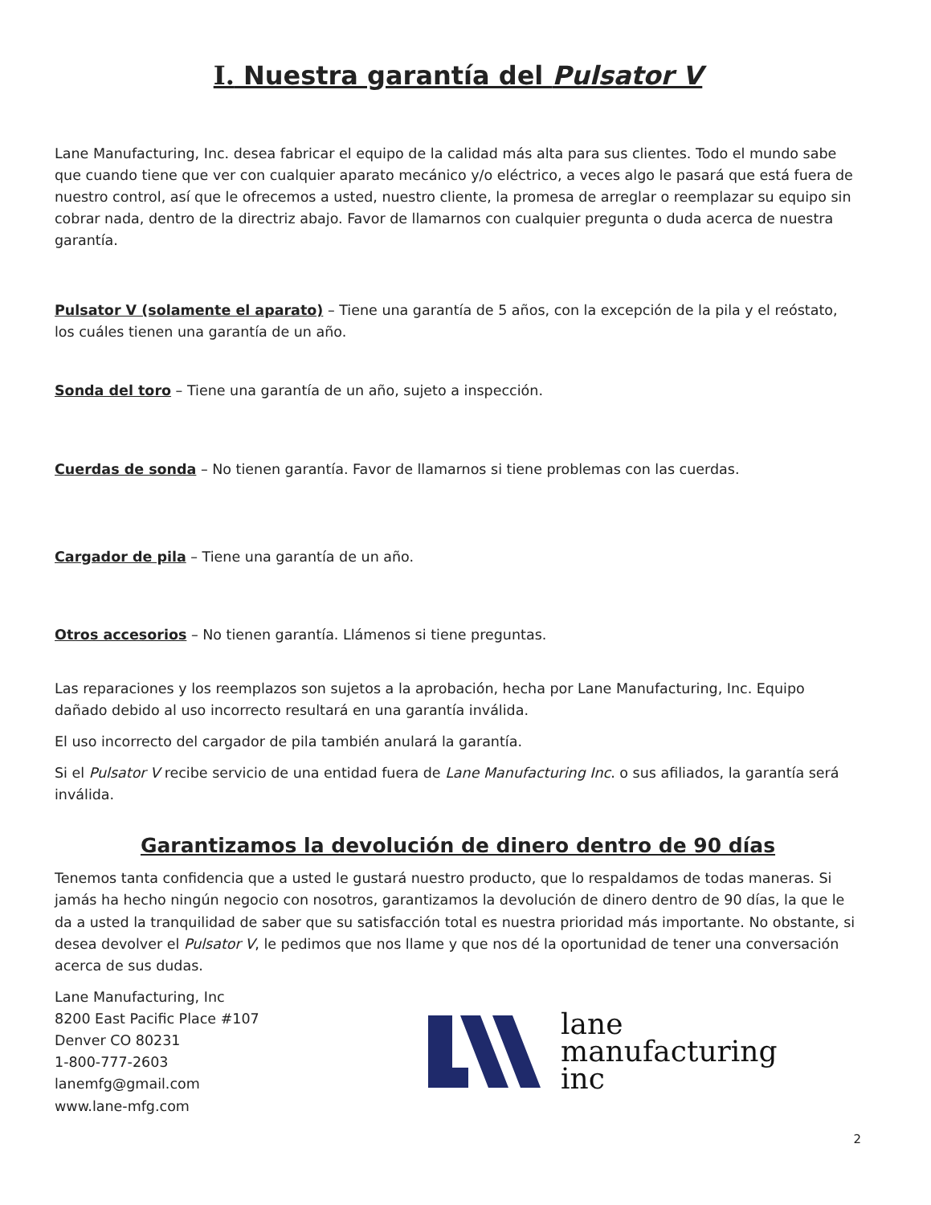I. Nuestra garantía del Pulsator V
Lane Manufacturing, Inc. desea fabricar el equipo de la calidad más alta para sus clientes. Todo el mundo sabe que cuando tiene que ver con cualquier aparato mecánico y/o eléctrico, a veces algo le pasará que está fuera de nuestro control, así que le ofrecemos a usted, nuestro cliente, la promesa de arreglar o reemplazar su equipo sin cobrar nada, dentro de la directriz abajo. Favor de llamarnos con cualquier pregunta o duda acerca de nuestra garantía.
Pulsator V (solamente el aparato) – Tiene una garantía de 5 años, con la excepción de la pila y el reóstato, los cuáles tienen una garantía de un año.
Sonda del toro – Tiene una garantía de un año, sujeto a inspección.
Cuerdas de sonda – No tienen garantía. Favor de llamarnos si tiene problemas con las cuerdas.
Cargador de pila – Tiene una garantía de un año.
Otros accesorios – No tienen garantía. Llámenos si tiene preguntas.
Las reparaciones y los reemplazos son sujetos a la aprobación, hecha por Lane Manufacturing, Inc. Equipo dañado debido al uso incorrecto resultará en una garantía inválida.
El uso incorrecto del cargador de pila también anulará la garantía.
Si el Pulsator V recibe servicio de una entidad fuera de Lane Manufacturing Inc. o sus afiliados, la garantía será inválida.
Garantizamos la devolución de dinero dentro de 90 días
Tenemos tanta confidencia que a usted le gustará nuestro producto, que lo respaldamos de todas maneras. Si jamás ha hecho ningún negocio con nosotros, garantizamos la devolución de dinero dentro de 90 días, la que le da a usted la tranquilidad de saber que su satisfacción total es nuestra prioridad más importante. No obstante, si desea devolver el Pulsator V, le pedimos que nos llame y que nos dé la oportunidad de tener una conversación acerca de sus dudas.
Lane Manufacturing, Inc
8200 East Pacific Place #107
Denver CO 80231
1-800-777-2603
lanemfg@gmail.com
www.lane-mfg.com
lane
manufacturing
inc
2